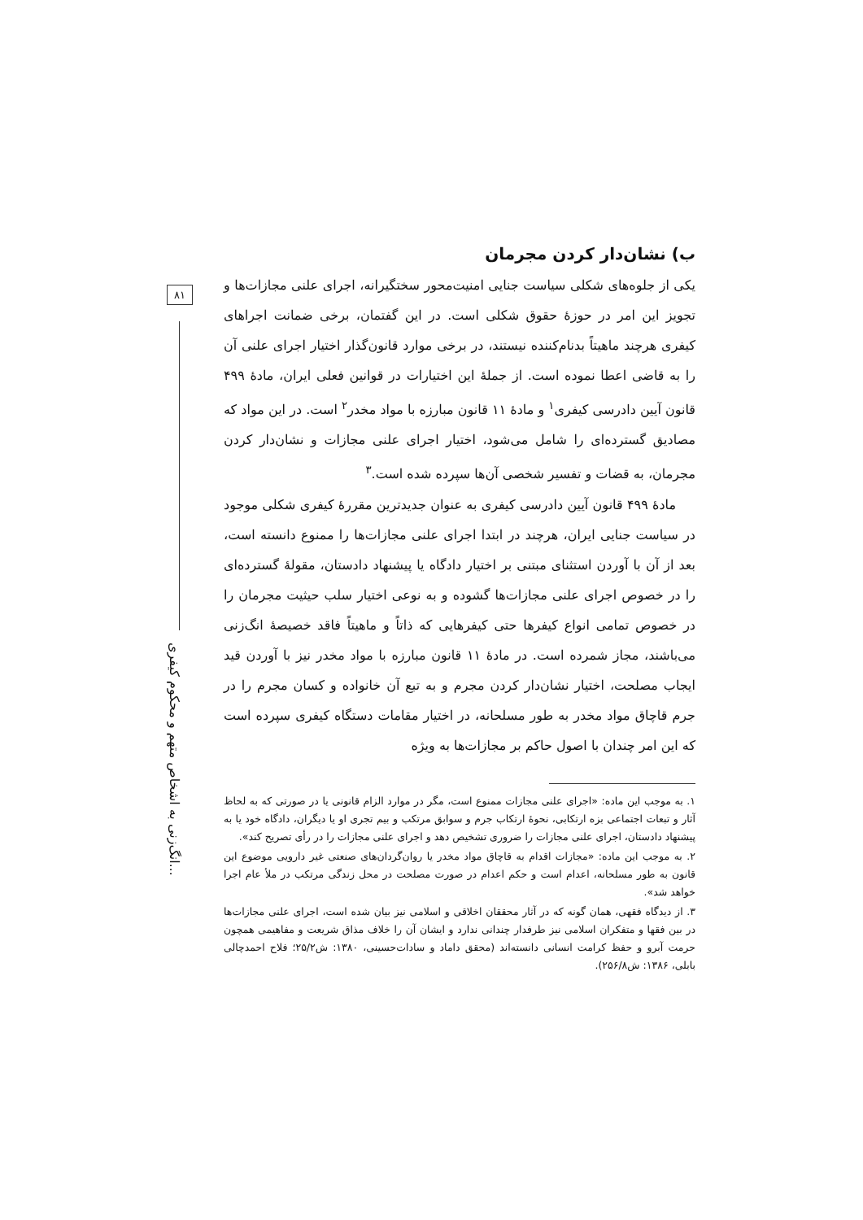۸۱
انگ‌زنی به اشخاص متهم و محکوم کیفری...
ب) نشان‌دار کردن مجرمان
یکی از جلوه‌های شکلی سیاست جنایی امنیت‌محور سختگیرانه، اجرای علنی مجازات‌ها و تجویز این امر در حوزهٔ حقوق شکلی است. در این گفتمان، برخی ضمانت اجراهای کیفری هرچند ماهیتاً بدنام‌کننده نیستند، در برخی موارد قانون‌گذار اختیار اجرای علنی آن را به قاضی اعطا نموده است. از جملهٔ این اختیارات در قوانین فعلی ایران، مادهٔ ۴۹۹ قانون آیین دادرسی کیفری<sup>۱</sup> و مادهٔ ۱۱ قانون مبارزه با مواد مخدر<sup>۲</sup> است. در این مواد که مصادیق گسترده‌ای را شامل می‌شود، اختیار اجرای علنی مجازات و نشان‌دار کردن مجرمان، به قضات و تفسیر شخصی آن‌ها سپرده شده است.<sup>۳</sup>
مادهٔ ۴۹۹ قانون آیین دادرسی کیفری به عنوان جدیدترین مقررهٔ کیفری شکلی موجود در سیاست جنایی ایران، هرچند در ابتدا اجرای علنی مجازات‌ها را ممنوع دانسته است، بعد از آن با آوردن استثنای مبتنی بر اختیار دادگاه یا پیشنهاد دادستان، مقولهٔ گسترده‌ای را در خصوص اجرای علنی مجازات‌ها گشوده و به نوعی اختیار سلب حیثیت مجرمان را در خصوص تمامی انواع کیفرها حتی کیفرهایی که ذاتاً و ماهیتاً فاقد خصیصهٔ انگ‌زنی می‌باشند، مجاز شمرده است. در مادهٔ ۱۱ قانون مبارزه با مواد مخدر نیز با آوردن قید ایجاب مصلحت، اختیار نشان‌دار کردن مجرم و به تبع آن خانواده و کسان مجرم را در جرم قاچاق مواد مخدر به طور مسلحانه، در اختیار مقامات دستگاه کیفری سپرده است که این امر چندان با اصول حاکم بر مجازات‌ها به ویژه
۱. به موجب این ماده: «اجرای علنی مجازات ممنوع است، مگر در موارد الزام قانونی یا در صورتی که به لحاظ آثار و تبعات اجتماعی بزه ارتکابی، نحوهٔ ارتکاب جرم و سوابق مرتکب و بیم تجری او یا دیگران، دادگاه خود یا به پیشنهاد دادستان، اجرای علنی مجازات را ضروری تشخیص دهد و اجرای علنی مجازات را در رأی تصریح کند».
۲. به موجب این ماده: «مجازات اقدام به قاچاق مواد مخدر یا روان‌گردان‌های صنعتی غیر دارویی موضوع این قانون به طور مسلحانه، اعدام است و حکم اعدام در صورت مصلحت در محل زندگی مرتکب در ملأ عام اجرا خواهد شد».
۳. از دیدگاه فقهی، همان گونه که در آثار محققان اخلاقی و اسلامی نیز بیان شده است، اجرای علنی مجازات‌ها در بین فقها و متفکران اسلامی نیز طرفدار چندانی ندارد و ایشان آن را خلاف مذاق شریعت و مفاهیمی همچون حرمت آبرو و حفظ کرامت انسانی دانسته‌اند (محقق داماد و سادات‌حسینی، ۱۳۸۰: ش۲۵/۲؛ فلاح احمدچالی بابلی، ۱۳۸۶: ش۲۵۶/۸).